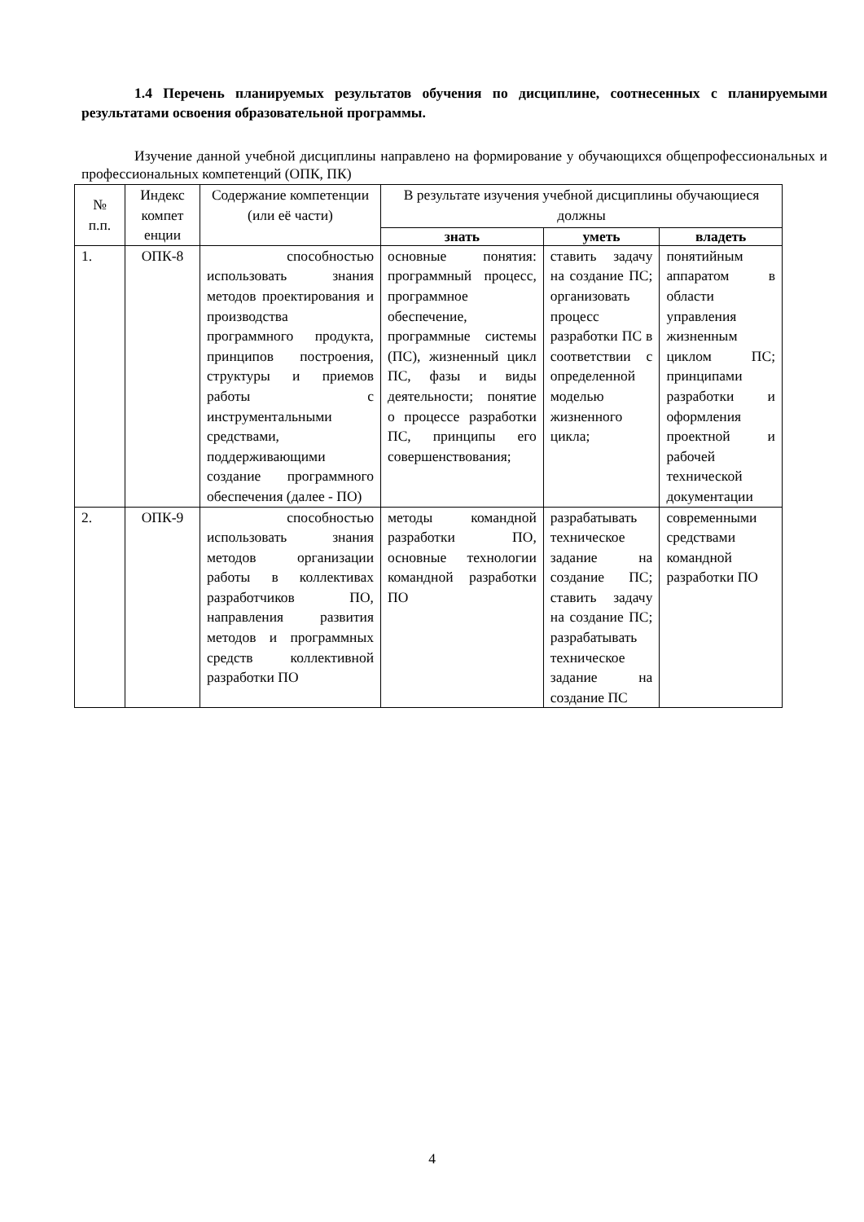1.4 Перечень планируемых результатов обучения по дисциплине, соотнесенных с планируемыми результатами освоения образовательной программы.
Изучение данной учебной дисциплины направлено на формирование у обучающихся общепрофессиональных и профессиональных компетенций (ОПК, ПК)
| № п.п. | Индекс компет енции | Содержание компетенции (или её части) | В результате изучения учебной дисциплины обучающиеся должны | | |
| --- | --- | --- | --- | --- | --- |
| | | | знать | уметь | владеть |
| 1. | ОПК-8 | способностью использовать знания методов проектирования и производства программного продукта, принципов построения, структуры и приемов работы с инструментальными средствами, поддерживающими создание программного обеспечения (далее - ПО) | основные понятия: программный процесс, программное обеспечение, программные системы (ПС), жизненный цикл ПС, фазы и виды деятельности; понятие о процессе разработки ПС, принципы его совершенствования; | ставить задачу на создание ПС; организовать процесс разработки ПС в соответствии с определенной моделью жизненного цикла; | понятийным аппаратом в области управления жизненным циклом ПС; принципами разработки и оформления проектной и рабочей технической документации |
| 2. | ОПК-9 | способностью использовать знания методов организации работы в коллективах разработчиков ПО, направления развития методов и программных средств коллективной разработки ПО | методы командной разработки ПО, основные технологии командной разработки ПО | разрабатывать техническое задание на создание ПС; ставить задачу на создание ПС; разрабатывать техническое задание на создание ПС | современными средствами командной разработки ПО |
4